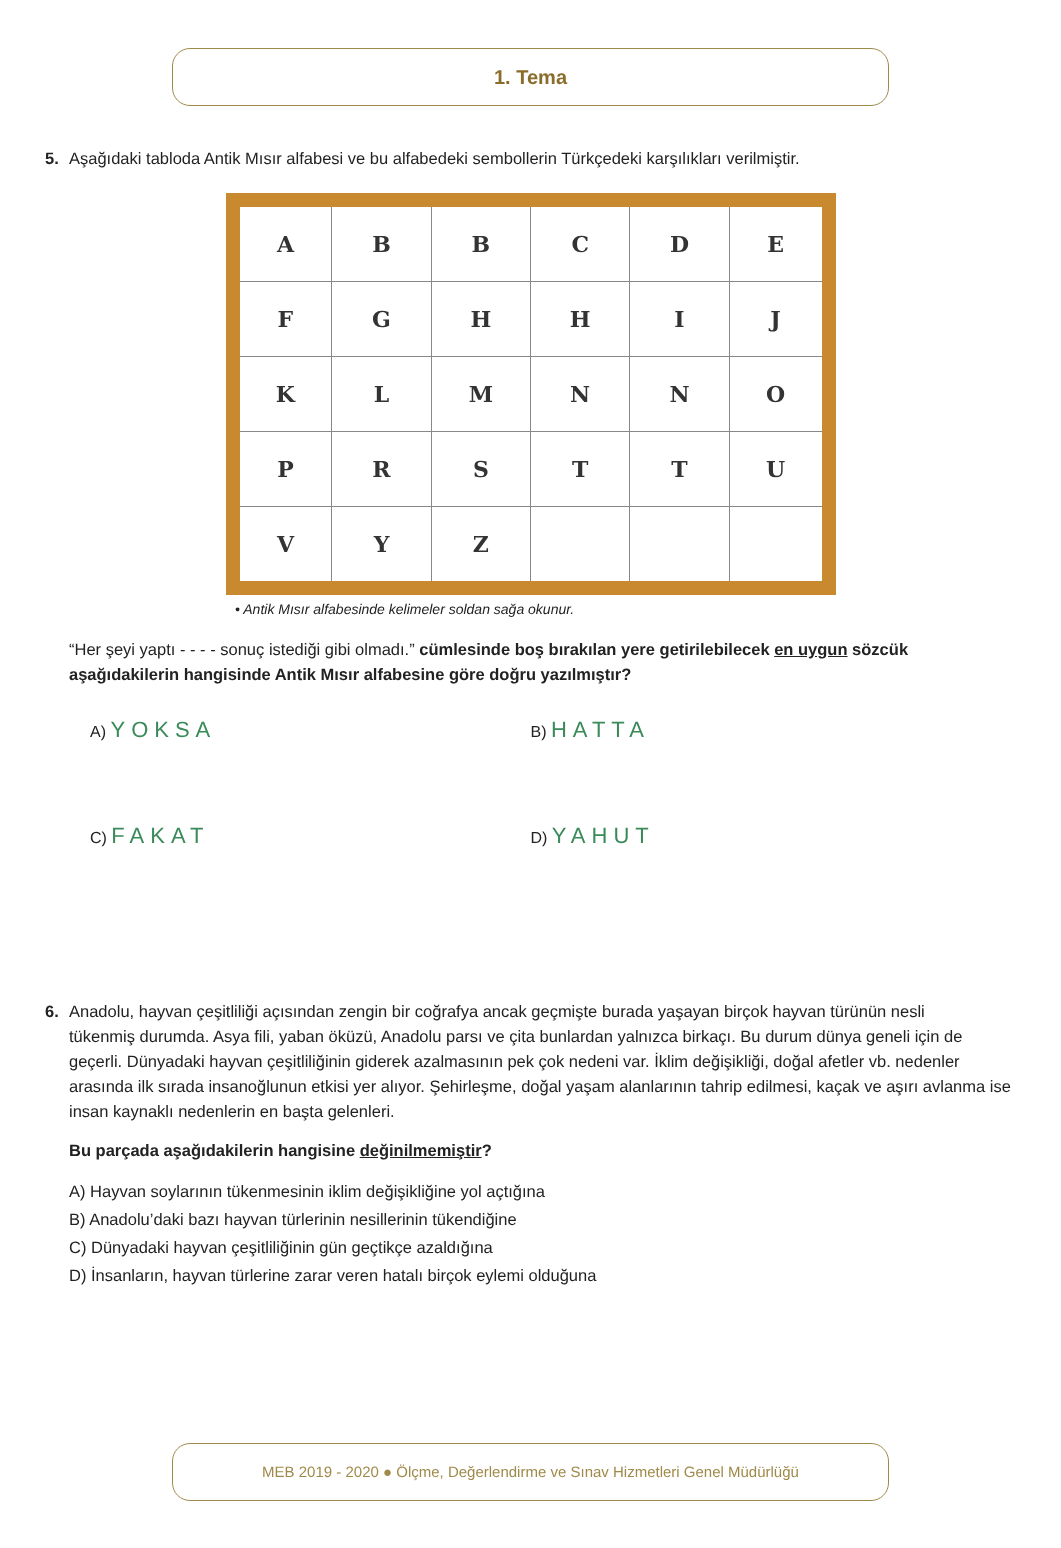1. Tema
5. Aşağıdaki tabloda Antik Mısır alfabesi ve bu alfabedeki sembollerin Türkçedeki karşılıkları verilmiştir.
| A | B | B | C | D | E |
| F | G | H | H | I | J |
| K | L | M | N | N | O |
| P | R | S | T | T | U |
| V | Y | Z | | | |
• Antik Mısır alfabesinde kelimeler soldan sağa okunur.
“Her şeyi yaptı - - - - sonuç istediği gibi olmadı.” cümlesinde boş bırakılan yere getirilebilecek en uygun sözcük aşağıdakilerin hangisinde Antik Mısır alfabesine göre doğru yazılmıştır?
A) YOKSA
B) HATTA
C) FAKAT
D) YAHUT
6. Anadolu, hayvan çeşitliliği açısından zengin bir coğrafya ancak geçmişte burada yaşayan birçok hayvan türünün nesli
tükenmiş durumda. Asya fili, yaban öküzü, Anadolu parsı ve çita bunlardan yalnızca birkaçı. Bu durum dünya geneli için de geçerli. Dünyadaki hayvan çeşitliliğinin giderek azalmasının pek çok nedeni var. İklim değişikliği, doğal afetler vb. nedenler arasında ilk sırada insanoğlunun etkisi yer alıyor. Şehirleşme, doğal yaşam alanlarının tahrip edilmesi, kaçak ve aşırı avlanma ise insan kaynaklı nedenlerin en başta gelenleri.
Bu parçada aşağıdakilerin hangisine değinilmemiştir?
A) Hayvan soylarının tükenmesinin iklim değişikliğine yol açtığına
B) Anadolu’daki bazı hayvan türlerinin nesillerinin tükendiğine
C) Dünyadaki hayvan çeşitliliğinin gün geçtikçe azaldığına
D) İnsanların, hayvan türlerine zarar veren hatalı birçok eylemi olduğuna
MEB 2019 - 2020 ● Ölçme, Değerlendirme ve Sınav Hizmetleri Genel Müdürlüğü